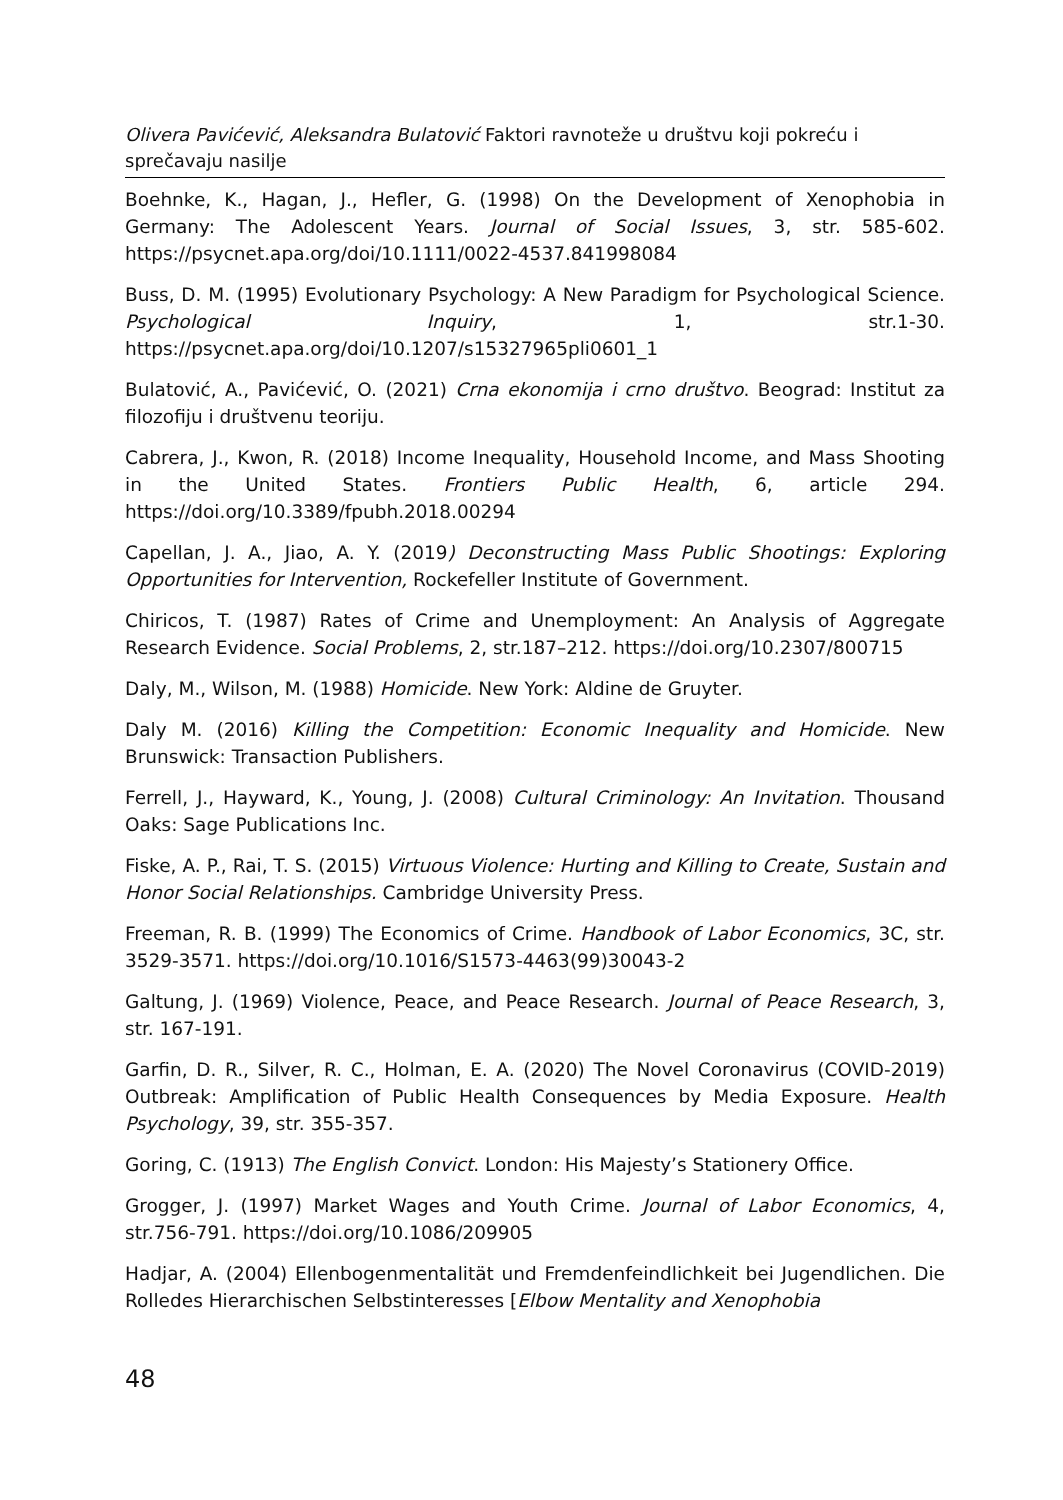Olivera Pavićević, Aleksandra Bulatović Faktori ravnoteže u društvu koji pokreću i sprečavaju nasilje
Boehnke, K., Hagan, J., Hefler, G. (1998) On the Development of Xenophobia in Germany: The Adolescent Years. Journal of Social Issues, 3, str. 585-602. https://psycnet.apa.org/doi/10.1111/0022-4537.841998084
Buss, D. M. (1995) Evolutionary Psychology: A New Paradigm for Psychological Science. Psychological Inquiry, 1, str.1-30. https://psycnet.apa.org/doi/10.1207/s15327965pli0601_1
Bulatović, A., Pavićević, O. (2021) Crna ekonomija i crno društvo. Beograd: Institut za filozofiju i društvenu teoriju.
Cabrera, J., Kwon, R. (2018) Income Inequality, Household Income, and Mass Shooting in the United States. Frontiers Public Health, 6, article 294. https://doi.org/10.3389/fpubh.2018.00294
Capellan, J. A., Jiao, A. Y. (2019) Deconstructing Mass Public Shootings: Exploring Opportunities for Intervention, Rockefeller Institute of Government.
Chiricos, T. (1987) Rates of Crime and Unemployment: An Analysis of Aggregate Research Evidence. Social Problems, 2, str.187–212. https://doi.org/10.2307/800715
Daly, M., Wilson, M. (1988) Homicide. New York: Aldine de Gruyter.
Daly M. (2016) Killing the Competition: Economic Inequality and Homicide. New Brunswick: Transaction Publishers.
Ferrell, J., Hayward, K., Young, J. (2008) Cultural Criminology: An Invitation. Thousand Oaks: Sage Publications Inc.
Fiske, A. P., Rai, T. S. (2015) Virtuous Violence: Hurting and Killing to Create, Sustain and Honor Social Relationships. Cambridge University Press.
Freeman, R. B. (1999) The Economics of Crime. Handbook of Labor Economics, 3C, str. 3529-3571. https://doi.org/10.1016/S1573-4463(99)30043-2
Galtung, J. (1969) Violence, Peace, and Peace Research. Journal of Peace Research, 3, str. 167-191.
Garfin, D. R., Silver, R. C., Holman, E. A. (2020) The Novel Coronavirus (COVID-2019) Outbreak: Amplification of Public Health Consequences by Media Exposure. Health Psychology, 39, str. 355-357.
Goring, C. (1913) The English Convict. London: His Majesty’s Stationery Office.
Grogger, J. (1997) Market Wages and Youth Crime. Journal of Labor Economics, 4, str.756-791. https://doi.org/10.1086/209905
Hadjar, A. (2004) Ellenbogenmentalität und Fremdenfeindlichkeit bei Jugendlichen. Die Rolledes Hierarchischen Selbstinteresses [Elbow Mentality and Xenophobia
48